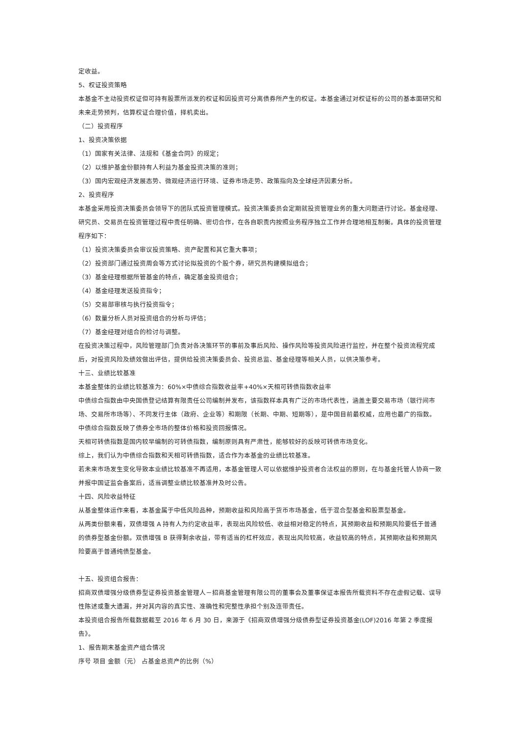定收益。
5、权证投资策略
本基金不主动投资权证但可持有股票所派发的权证和因投资可分离债券所产生的权证。本基金通过对权证标的公司的基本面研究和未来走势预判，估算权证合理价值，择机卖出。
（二）投资程序
1、投资决策依据
（1）国家有关法律、法规和《基金合同》的规定；
（2）以维护基金份额持有人利益为基金投资决策的准则；
（3）国内宏观经济发展态势、微观经济运行环境、证券市场走势、政策指向及全球经济因素分析。
2、投资程序
本基金采用投资决策委员会领导下的团队式投资管理模式。投资决策委员会定期就投资管理业务的重大问题进行讨论。基金经理、研究员、交易员在投资管理过程中责任明确、密切合作，在各自职责内按照业务程序独立工作并合理地相互制衡。具体的投资管理程序如下：
（1）投资决策委员会审议投资策略、资产配置和其它重大事项；
（2）投资部门通过投资周会等方式讨论拟投资的个股个券，研究员构建模拟组合；
（3）基金经理根据所管基金的特点，确定基金投资组合；
（4）基金经理发送投资指令；
（5）交易部审核与执行投资指令；
（6）数量分析人员对投资组合的分析与评估；
（7）基金经理对组合的检讨与调整。
在投资决策过程中，风险管理部门负责对各决策环节的事前及事后风险、操作风险等投资风险进行监控，并在整个投资流程完成后，对投资风险及绩效做出评估，提供给投资决策委员会、投资总监、基金经理等相关人员，以供决策参考。
十三、业绩比较基准
本基金整体的业绩比较基准为：60%×中债综合指数收益率+40%×天相可转债指数收益率
中债综合指数由中央国债登记结算有限责任公司编制并发布，该指数样本具有广泛的市场代表性，涵盖主要交易市场（银行间市场、交易所市场等）、不同发行主体（政府、企业等）和期限（长期、中期、短期等），是中国目前最权威，应用也最广的指数。中债综合指数反映了债券全市场的整体价格和投资回报情况。
天相可转债指数是国内较早编制的可转债指数，编制原则具有严肃性，能够较好的反映可转债市场变化。
综上，我们认为中债综合指数和天相可转债指数，适合作为本基金的业绩比较基准。
若未来市场发生变化导致本业绩比较基准不再适用，本基金管理人可以依据维护投资者合法权益的原则，在与基金托管人协商一致并报中国证监会备案后，适当调整业绩比较基准并及时公告。
十四、风险收益特征
从基金整体运作来看，本基金属于中低风险品种，预期收益和风险高于货币市场基金，低于混合型基金和股票型基金。
从两类份额来看，双债增强 A 持有人为约定收益率，表现出风险较低、收益相对稳定的特点，其预期收益和预期风险要低于普通的债券型基金份额。双债增强 B 获得剩余收益，带有适当的杠杆效应，表现出风险较高，收益较高的特点，其预期收益和预期风险要高于普通纯债型基金。
十五、投资组合报告：
招商双债增强分级债券型证券投资基金管理人－招商基金管理有限公司的董事会及董事保证本报告所载资料不存在虚假记载、误导性陈述或重大遗漏，并对其内容的真实性、准确性和完整性承担个别及连带责任。
本投资组合报告所载数据截至 2016 年 6 月 30 日，来源于《招商双债增强分级债券型证券投资基金(LOF)2016 年第 2 季度报告》。
1、报告期末基金资产组合情况
序号 项目 金额（元） 占基金总资产的比例（%）